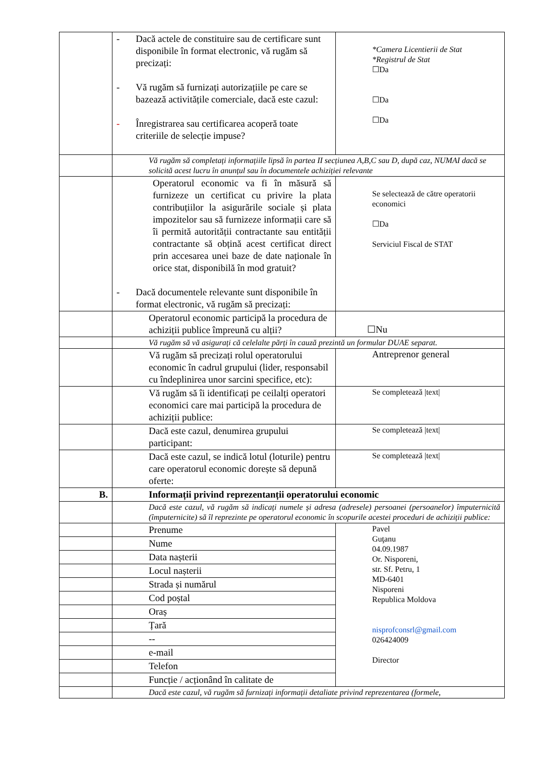| | - Dacă actele de constituire sau de certificare sunt disponibile în format electronic, vă rugăm să precizați: - Vă rugăm să furnizați autorizațiile pe care se bazează activitățile comerciale, dacă este cazul: - Înregistrarea sau certificarea acoperă toate criteriile de selecție impuse? | *Camera Licentierii de Stat *Registrul de Stat ☐Da ☐Da ☐Da |
| | Vă rugăm să completați informațiile lipsă în partea II secțiunea A,B,C sau D, după caz, NUMAI dacă se solicită acest lucru în anunțul sau în documentele achiziției relevante | |
| | Operatorul economic va fi în măsură să furnizeze un certificat cu privire la plata contribuțiilor la asigurările sociale și plata impozitelor sau să furnizeze informații care să îi permită autorității contractante sau entității contractante să obțină acest certificat direct prin accesarea unei baze de date naționale în orice stat, disponibilă în mod gratuit? - Dacă documentele relevante sunt disponibile în format electronic, vă rugăm să precizați: | Se selectează de către operatorii economici ☐Da Serviciul Fiscal de STAT |
| | Operatorul economic participă la procedura de achiziții publice împreună cu alții? | ☐Nu |
| | Vă rugăm să vă asigurați că celelalte părți în cauză prezintă un formular DUAE separat. | |
| | Vă rugăm să precizați rolul operatorului economic în cadrul grupului (lider, responsabil cu îndeplinirea unor sarcini specifice, etc): | Antreprenor general |
| | Vă rugăm să îi identificați pe ceilalți operatori economici care mai participă la procedura de achiziții publice: | Se completează /text/ |
| | Dacă este cazul, denumirea grupului participant: | Se completează /text/ |
| | Dacă este cazul, se indică lotul (loturile) pentru care operatorul economic dorește să depună oferte: | Se completează /text/ |
| B. | Informații privind reprezentanții operatorului economic | |
| | Dacă este cazul, vă rugăm să indicați numele și adresa (adresele) persoanei (persoanelor) împuternicită (împuternicite) să îl reprezinte pe operatorul economic în scopurile acestei proceduri de achiziții publice: | |
| | Prenume | Pavel Guţanu 04.09.1987 Or. Nisporeni, str. Sf. Petru, 1 MD-6401 Nisporeni Republica Moldova nisprofconsrl@gmail.com 026424009 Director |
| | Nume | |
| | Data nașterii | |
| | Locul nașterii | |
| | Strada și numărul | |
| | Cod poștal | |
| | Oraș | |
| | Țară | |
| | -- | |
| | e-mail | |
| | Telefon | |
| | Funcție / acționând în calitate de | |
| | Dacă este cazul, vă rugăm să furnizați informații detaliate privind reprezentarea (formele, | |